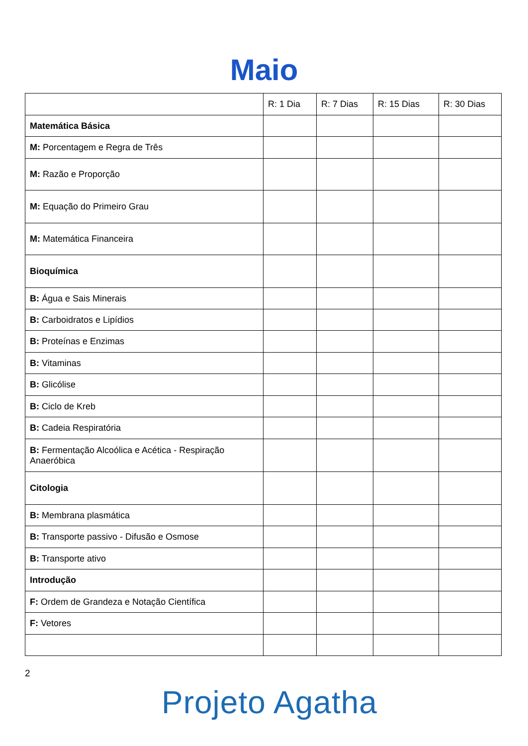Maio
| | R: 1 Dia | R: 7 Dias | R: 15 Dias | R: 30 Dias |
| --- | --- | --- | --- | --- |
| Matemática Básica | | | | |
| M: Porcentagem e Regra de Três | | | | |
| M: Razão e Proporção | | | | |
| M: Equação do Primeiro Grau | | | | |
| M: Matemática Financeira | | | | |
| Bioquímica | | | | |
| B: Água e Sais Minerais | | | | |
| B: Carboidratos e Lipídios | | | | |
| B: Proteínas e Enzimas | | | | |
| B: Vitaminas | | | | |
| B: Glicólise | | | | |
| B: Ciclo de Kreb | | | | |
| B: Cadeia Respiratória | | | | |
| B: Fermentação Alcoólica e Acética - Respiração Anaeróbica | | | | |
| Citologia | | | | |
| B: Membrana plasmática | | | | |
| B: Transporte passivo - Difusão e Osmose | | | | |
| B: Transporte ativo | | | | |
| Introdução | | | | |
| F: Ordem de Grandeza e Notação Científica | | | | |
| F: Vetores | | | | |
2
Projeto Agatha